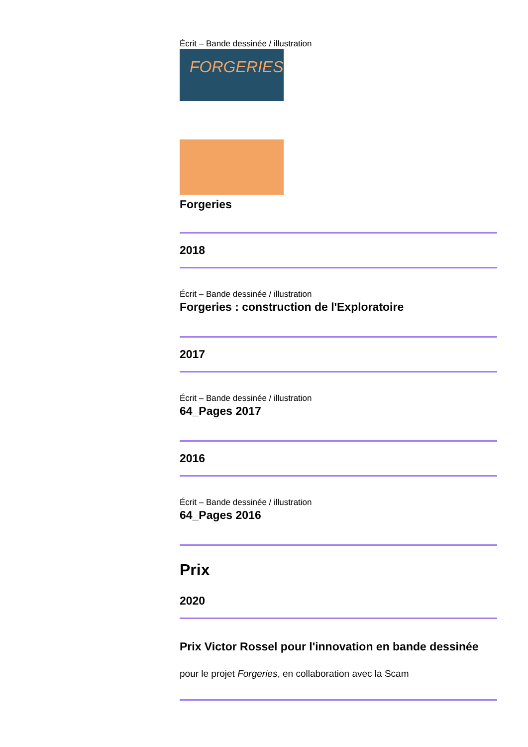Écrit – Bande dessinée / illustration
FORGERIES
Forgeries
2018
Écrit – Bande dessinée / illustration
Forgeries : construction de l'Exploratoire
2017
Écrit – Bande dessinée / illustration
64_Pages 2017
2016
Écrit – Bande dessinée / illustration
64_Pages 2016
Prix
2020
Prix Victor Rossel pour l'innovation en bande dessinée
pour le projet Forgeries, en collaboration avec la Scam